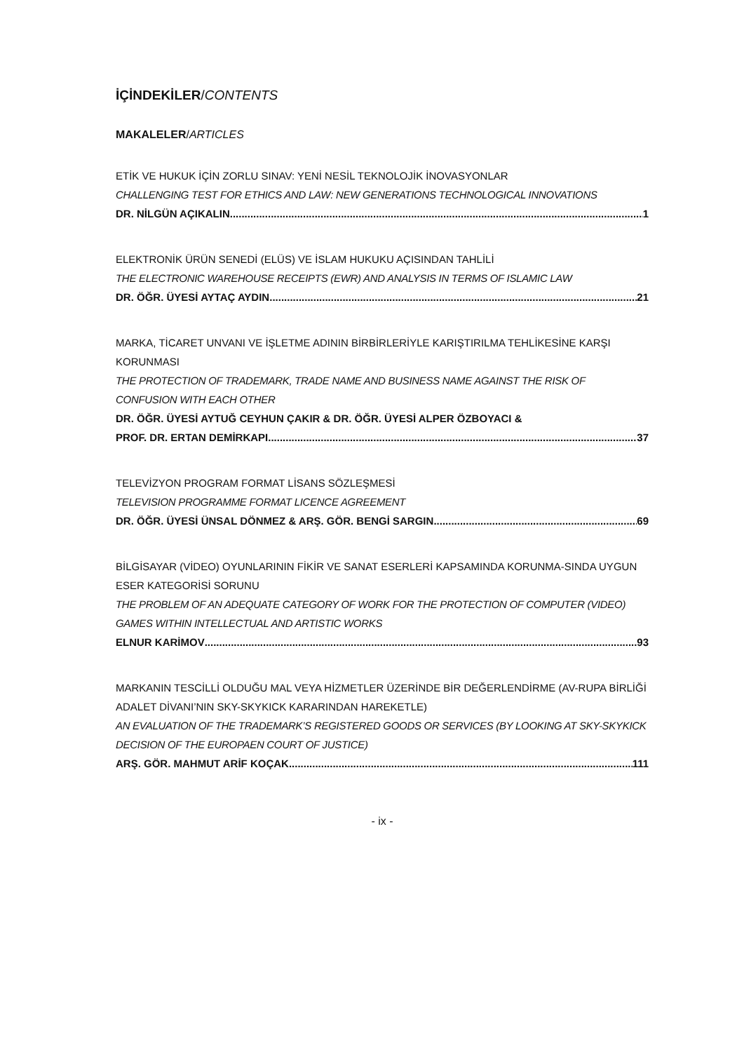İÇİNDEKİLER/CONTENTS
MAKALELER/ARTICLES
ETİK VE HUKUK İÇİN ZORLU SINAV: YENİ NESİL TEKNOLOJİK İNOVASYONLAR
CHALLENGING TEST FOR ETHICS AND LAW: NEW GENERATIONS TECHNOLOGICAL INNOVATIONS
DR. NİLGÜN AÇIKALIN 1
ELEKTRONİK ÜRÜN SENEDİ (ELÜS) VE İSLAM HUKUKU AÇISINDAN TAHLİLİ
THE ELECTRONIC WAREHOUSE RECEIPTS (EWR) AND ANALYSIS IN TERMS OF ISLAMIC LAW
DR. ÖĞR. ÜYESİ AYTAÇ AYDIN 21
MARKA, TİCARET UNVANI VE İŞLETME ADININ BİRBİRLERİYLE KARIŞTIRILMA TEHLİKESİNE KARŞI KORUNMASI
THE PROTECTION OF TRADEMARK, TRADE NAME AND BUSINESS NAME AGAINST THE RISK OF CONFUSION WITH EACH OTHER
DR. ÖĞR. ÜYESİ AYTUĞ CEYHUN ÇAKIR & DR. ÖĞR. ÜYESİ ALPER ÖZBOYACI &
PROF. DR. ERTAN DEMİRKAPI 37
TELEVİZYON PROGRAM FORMAT LİSANS SÖZLEŞMESİ
TELEVISION PROGRAMME FORMAT LICENCE AGREEMENT
DR. ÖĞR. ÜYESİ ÜNSAL DÖNMEZ & ARŞ. GÖR. BENGİ SARGIN 69
BİLGİSAYAR (VİDEO) OYUNLARININ FİKİR VE SANAT ESERLERİ KAPSAMINDA KORUNMA-SINDA UYGUN ESER KATEGORİSİ SORUNU
THE PROBLEM OF AN ADEQUATE CATEGORY OF WORK FOR THE PROTECTION OF COMPUTER (VIDEO) GAMES WITHIN INTELLECTUAL AND ARTISTIC WORKS
ELNUR KARİMOV 93
MARKANIN TESCİLLİ OLDUĞU MAL VEYA HİZMETLER ÜZERİNDE BİR DEĞERLENDİRME (AV-RUPA BİRLİĞİ ADALET DİVANI’NIN SKY-SKYKICK KARARINDAN HAREKETLE)
AN EVALUATION OF THE TRADEMARK’S REGISTERED GOODS OR SERVICES (BY LOOKING AT SKY-SKYKICK DECISION OF THE EUROPAEN COURT OF JUSTICE)
ARŞ. GÖR. MAHMUT ARİF KOÇAK 111
- ix -